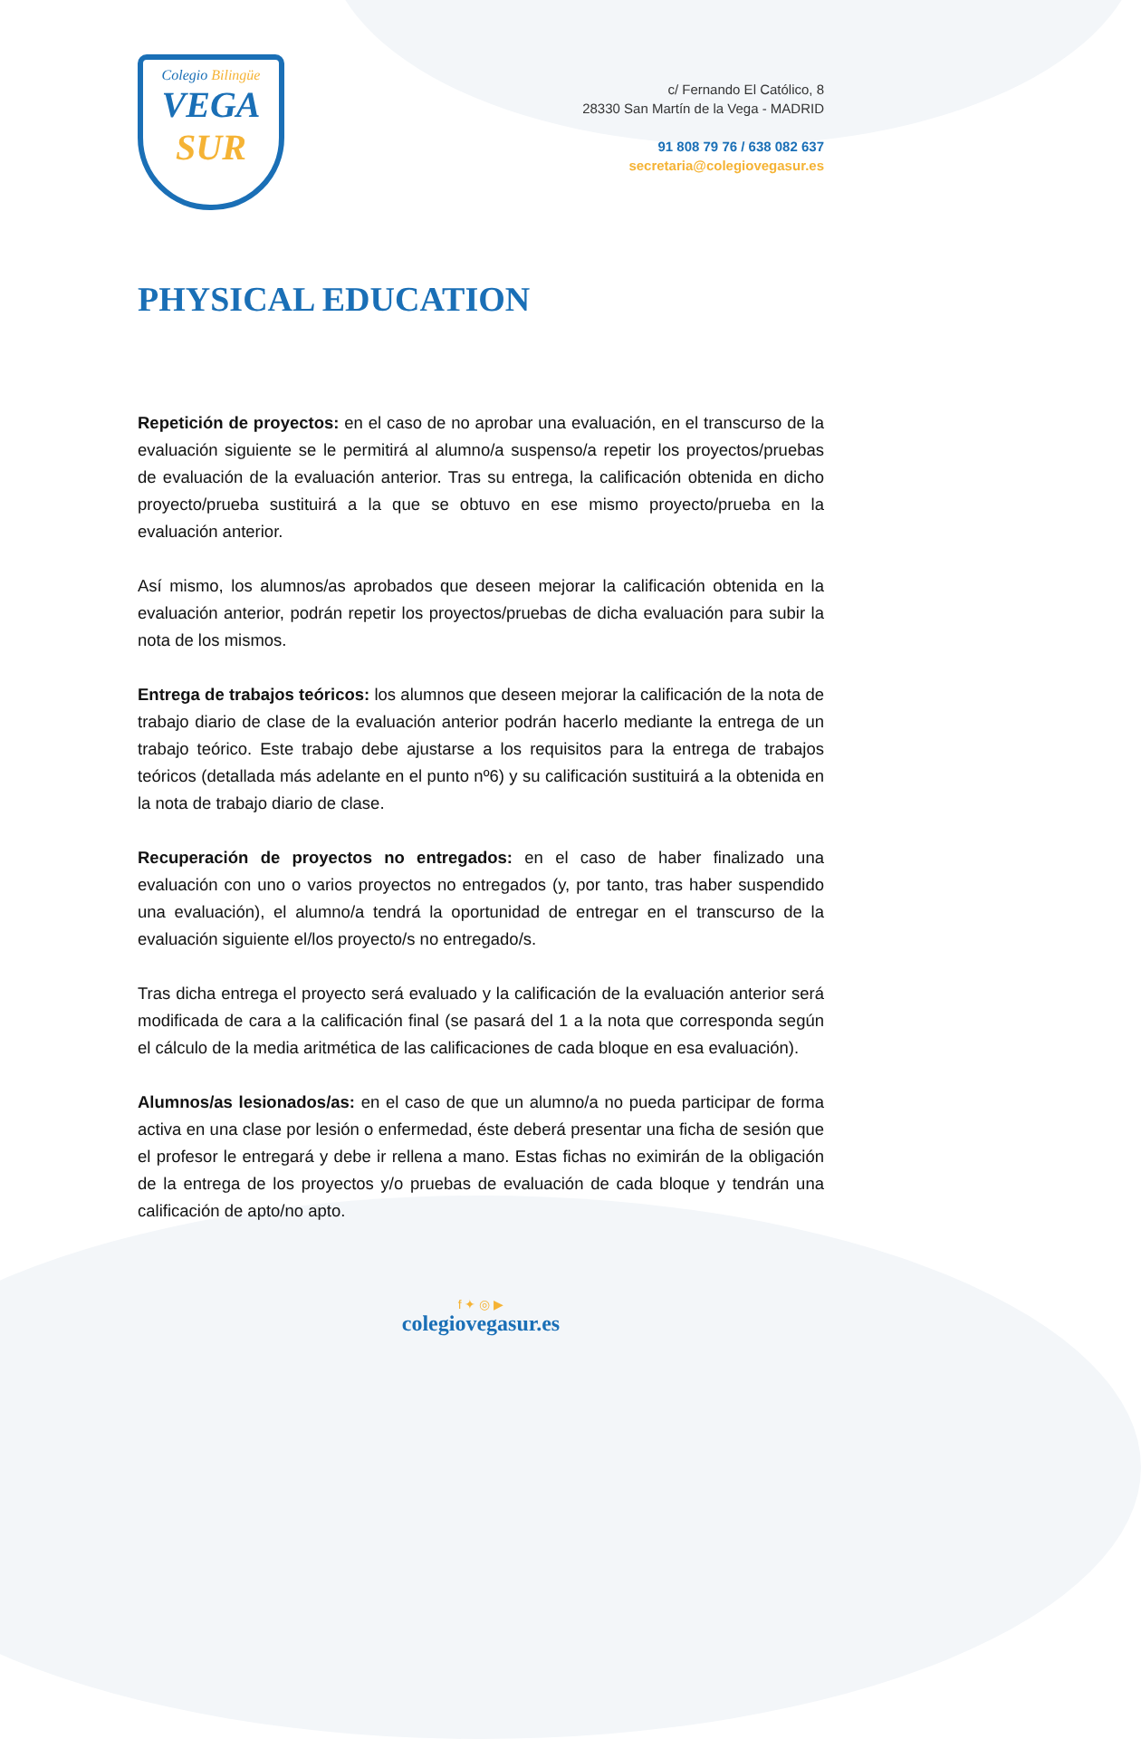Colegio Bilingüe
VEGA
SUR
c/ Fernando El Católico, 8
28330 San Martín de la Vega - MADRID
91 808 79 76 / 638 082 637
secretaria@colegiovegasur.es
PHYSICAL EDUCATION
Repetición de proyectos: en el caso de no aprobar una evaluación, en el transcurso de la evaluación siguiente se le permitirá al alumno/a suspenso/a repetir los proyectos/pruebas de evaluación de la evaluación anterior. Tras su entrega, la calificación obtenida en dicho proyecto/prueba sustituirá a la que se obtuvo en ese mismo proyecto/prueba en la evaluación anterior.
Así mismo, los alumnos/as aprobados que deseen mejorar la calificación obtenida en la evaluación anterior, podrán repetir los proyectos/pruebas de dicha evaluación para subir la nota de los mismos.
Entrega de trabajos teóricos: los alumnos que deseen mejorar la calificación de la nota de trabajo diario de clase de la evaluación anterior podrán hacerlo mediante la entrega de un trabajo teórico. Este trabajo debe ajustarse a los requisitos para la entrega de trabajos teóricos (detallada más adelante en el punto nº6) y su calificación sustituirá a la obtenida en la nota de trabajo diario de clase.
Recuperación de proyectos no entregados: en el caso de haber finalizado una evaluación con uno o varios proyectos no entregados (y, por tanto, tras haber suspendido una evaluación), el alumno/a tendrá la oportunidad de entregar en el transcurso de la evaluación siguiente el/los proyecto/s no entregado/s.
Tras dicha entrega el proyecto será evaluado y la calificación de la evaluación anterior será modificada de cara a la calificación final (se pasará del 1 a la nota que corresponda según el cálculo de la media aritmética de las calificaciones de cada bloque en esa evaluación).
Alumnos/as lesionados/as: en el caso de que un alumno/a no pueda participar de forma activa en una clase por lesión o enfermedad, éste deberá presentar una ficha de sesión que el profesor le entregará y debe ir rellena a mano. Estas fichas no eximirán de la obligación de la entrega de los proyectos y/o pruebas de evaluación de cada bloque y tendrán una calificación de apto/no apto.
f ✦ ◎ ▶
colegiovegasur.es